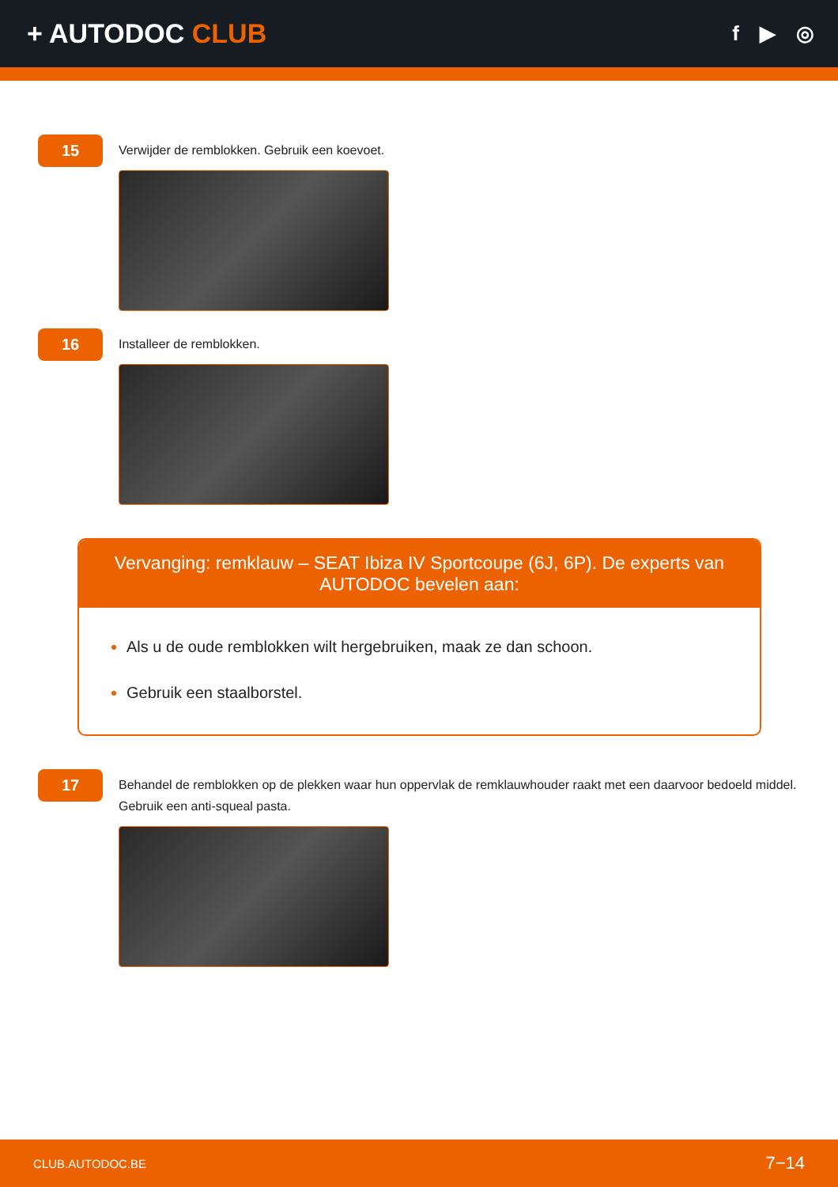+ AUTODOC CLUB
f ▶ ◎
15
Verwijder de remblokken. Gebruik een koevoet.
16
Installeer de remblokken.
Vervanging: remklauw – SEAT Ibiza IV Sportcoupe (6J, 6P). De experts van AUTODOC bevelen aan:
Als u de oude remblokken wilt hergebruiken, maak ze dan schoon.
Gebruik een staalborstel.
17
Behandel de remblokken op de plekken waar hun oppervlak de remklauwhouder raakt met een daarvoor bedoeld middel. Gebruik een anti-squeal pasta.
CLUB.AUTODOC.BE 7−14